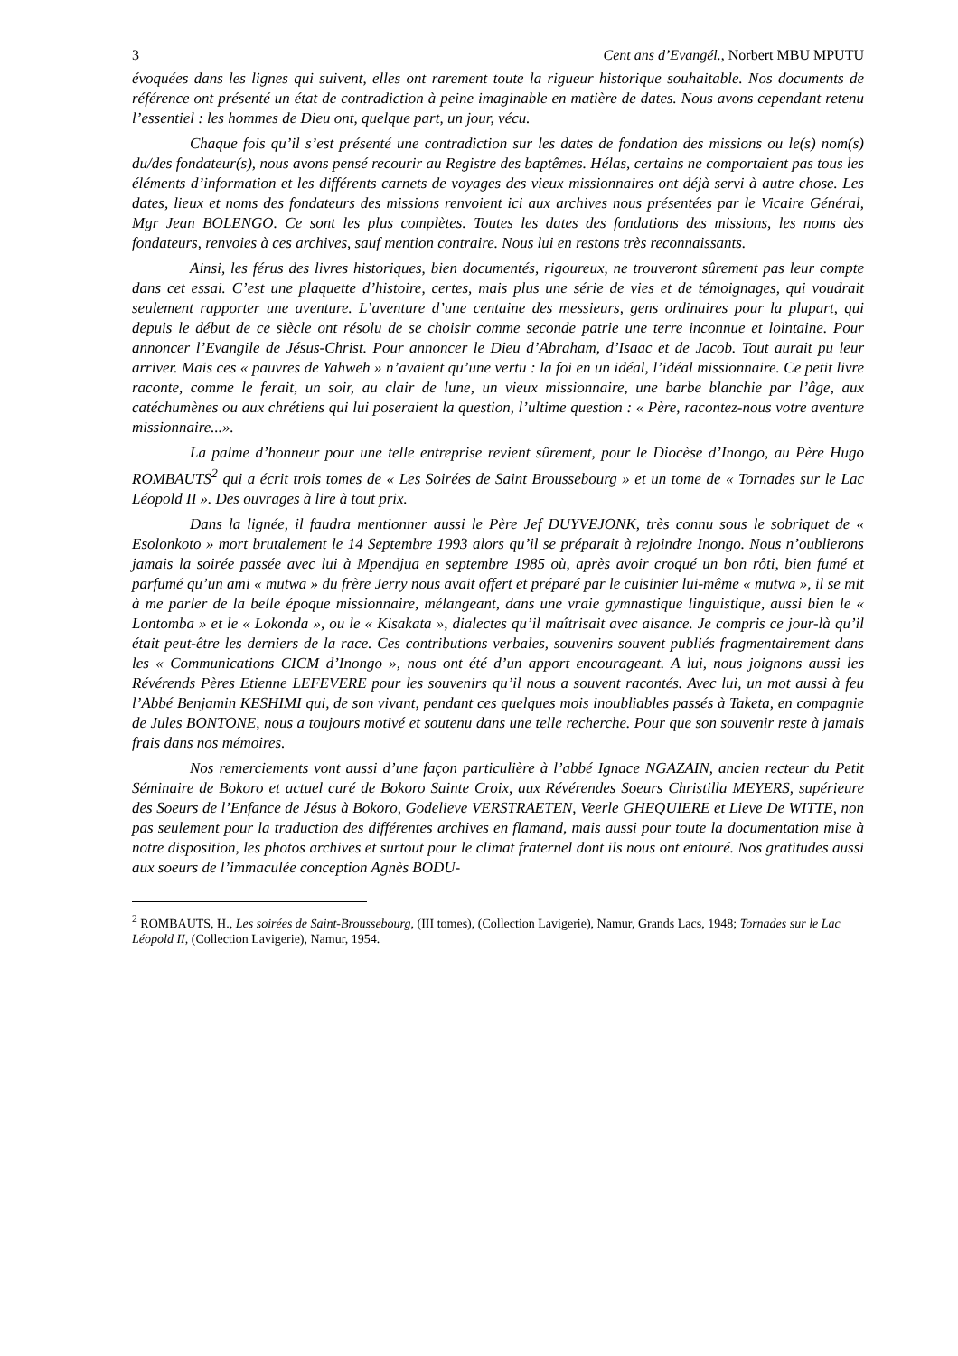3 Cent ans d’Evangél., Norbert MBU MPUTU
évoquées dans les lignes qui suivent, elles ont rarement toute la rigueur historique souhaitable. Nos documents de référence ont présenté un état de contradiction à peine imaginable en matière de dates. Nous avons cependant retenu l’essentiel : les hommes de Dieu ont, quelque part, un jour, vécu.
Chaque fois qu’il s’est présenté une contradiction sur les dates de fondation des missions ou le(s) nom(s) du/des fondateur(s), nous avons pensé recourir au Registre des baptêmes. Hélas, certains ne comportaient pas tous les éléments d’information et les différents carnets de voyages des vieux missionnaires ont déjà servi à autre chose. Les dates, lieux et noms des fondateurs des missions renvoient ici aux archives nous présentées par le Vicaire Général, Mgr Jean BOLENGO. Ce sont les plus complètes. Toutes les dates des fondations des missions, les noms des fondateurs, renvoies à ces archives, sauf mention contraire. Nous lui en restons très reconnaissants.
Ainsi, les férus des livres historiques, bien documentés, rigoureux, ne trouveront sûrement pas leur compte dans cet essai. C’est une plaquette d’histoire, certes, mais plus une série de vies et de témoignages, qui voudrait seulement rapporter une aventure. L’aventure d’une centaine des messieurs, gens ordinaires pour la plupart, qui depuis le début de ce siècle ont résolu de se choisir comme seconde patrie une terre inconnue et lointaine. Pour annoncer l’Evangile de Jésus-Christ. Pour annoncer le Dieu d’Abraham, d’Isaac et de Jacob. Tout aurait pu leur arriver. Mais ces « pauvres de Yahweh » n’avaient qu’une vertu : la foi en un idéal, l’idéal missionnaire. Ce petit livre raconte, comme le ferait, un soir, au clair de lune, un vieux missionnaire, une barbe blanchie par l’âge, aux catéchumènes ou aux chrétiens qui lui poseraient la question, l’ultime question : « Père, racontez-nous votre aventure missionnaire...».
La palme d’honneur pour une telle entreprise revient sûrement, pour le Diocèse d’Inongo, au Père Hugo ROMBAUTS<sup>2</sup> qui a écrit trois tomes de « Les Soirées de Saint Broussebourg » et un tome de « Tornades sur le Lac Léopold II ». Des ouvrages à lire à tout prix.
Dans la lignée, il faudra mentionner aussi le Père Jef DUYVEJONK, très connu sous le sobriquet de « Esolonkoto » mort brutalement le 14 Septembre 1993 alors qu’il se préparait à rejoindre Inongo. Nous n’oublierons jamais la soirée passée avec lui à Mpendjua en septembre 1985 où, après avoir croqué un bon rôti, bien fumé et parfumé qu’un ami « mutwa » du frère Jerry nous avait offert et préparé par le cuisinier lui-même « mutwa », il se mit à me parler de la belle époque missionnaire, mélangeant, dans une vraie gymnastique linguistique, aussi bien le « Lontomba » et le « Lokonda », ou le « Kisakata », dialectes qu’il maîtrisait avec aisance. Je compris ce jour-là qu’il était peut-être les derniers de la race. Ces contributions verbales, souvenirs souvent publiés fragmentairement dans les « Communications CICM d’Inongo », nous ont été d’un apport encourageant. A lui, nous joignons aussi les Révérends Pères Etienne LEFEVERE pour les souvenirs qu’il nous a souvent racontés. Avec lui, un mot aussi à feu l’Abbé Benjamin KESHIMI qui, de son vivant, pendant ces quelques mois inoubliables passés à Taketa, en compagnie de Jules BONTONE, nous a toujours motivé et soutenu dans une telle recherche. Pour que son souvenir reste à jamais frais dans nos mémoires.
Nos remerciements vont aussi d’une façon particulière à l’abbé Ignace NGAZAIN, ancien recteur du Petit Séminaire de Bokoro et actuel curé de Bokoro Sainte Croix, aux Révérendes Soeurs Christilla MEYERS, supérieure des Soeurs de l’Enfance de Jésus à Bokoro, Godelieve VERSTRAETEN, Veerle GHEQUIERE et Lieve De WITTE, non pas seulement pour la traduction des différentes archives en flamand, mais aussi pour toute la documentation mise à notre disposition, les photos archives et surtout pour le climat fraternel dont ils nous ont entouré. Nos gratitudes aussi aux soeurs de l’immaculée conception Agnès BODU-
<sup>2</sup> ROMBAUTS, H., Les soirées de Saint-Broussebourg, (III tomes), (Collection Lavigerie), Namur, Grands Lacs, 1948; Tornades sur le Lac Léopold II, (Collection Lavigerie), Namur, 1954.